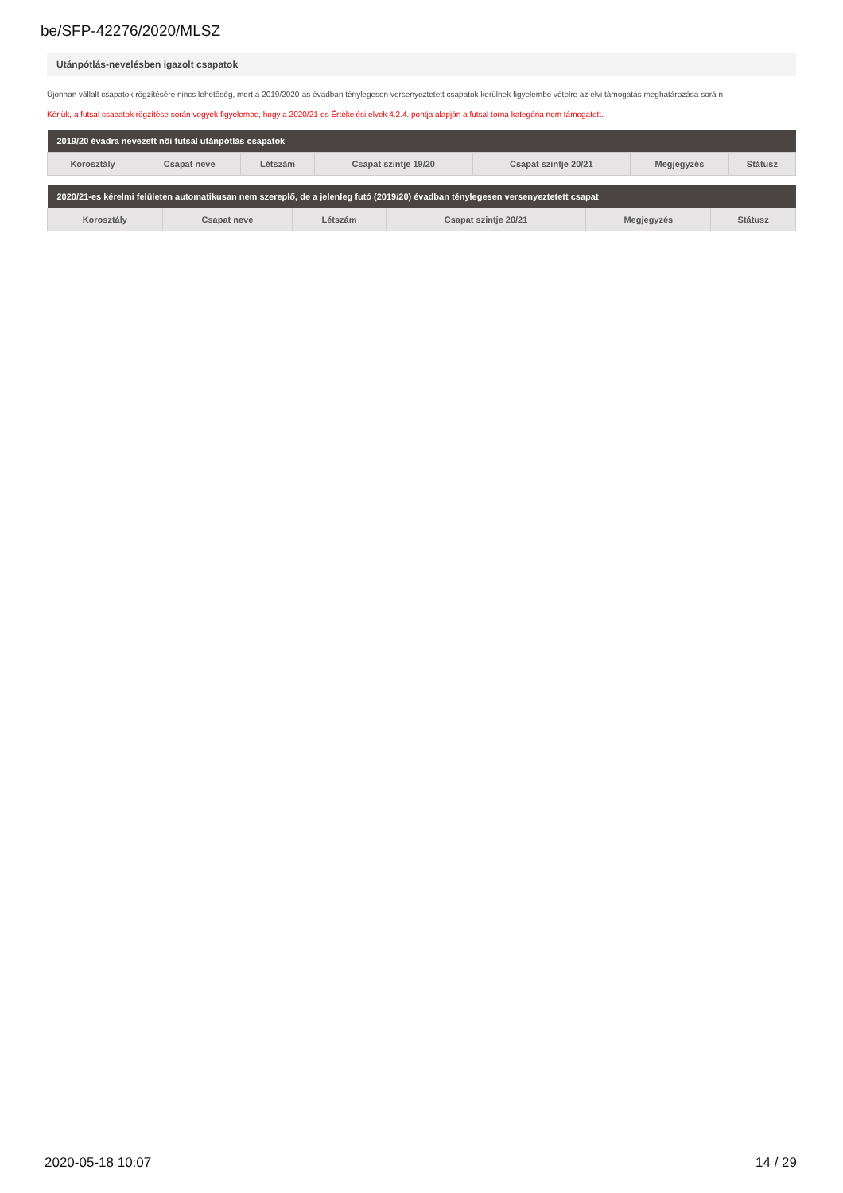be/SFP-42276/2020/MLSZ
Utánpótlás-nevelésben igazolt csapatok
Újonnan vállalt csapatok rögzítésére nincs lehetőség, mert a 2019/2020-as évadban ténylegesen versenyeztetett csapatok kerülnek figyelembe vételre az elvi támogatás meghatározása sorá n
Kérjük, a futsal csapatok rögzítése során vegyék figyelembe, hogy a 2020/21-es Értékelési elvek 4.2.4. pontja alapján a futsal torna kategória nem támogatott.
| 2019/20 évadra nevezett női futsal utánpótlás csapatok | | | | | | |
| --- | --- | --- | --- | --- | --- | --- |
| Korosztály | Csapat neve | Létszám | Csapat szintje 19/20 | Csapat szintje 20/21 | Megjegyzés | Státusz |
| 2020/21-es kérelmi felületen automatikusan nem szereplő, de a jelenleg futó (2019/20) évadban ténylegesen versenyeztetett csapat | | | | | |
| --- | --- | --- | --- | --- | --- |
| Korosztály | Csapat neve | Létszám | Csapat szintje 20/21 | Megjegyzés | Státusz |
2020-05-18 10:07 14 / 29